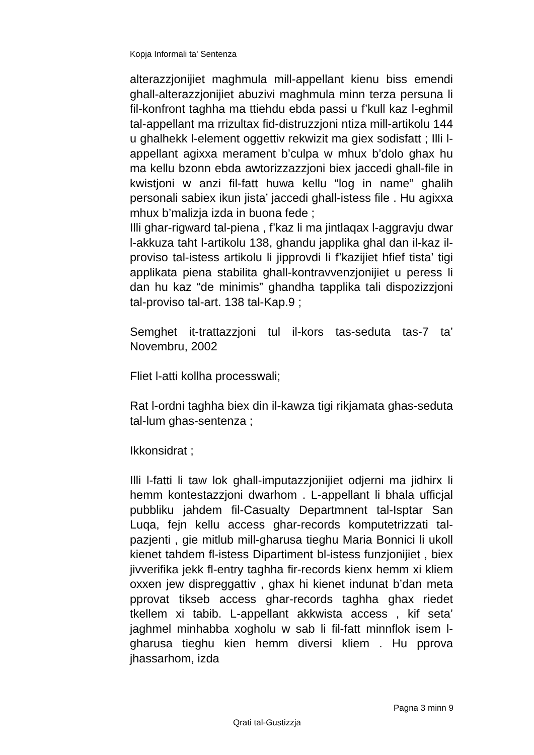Kopja Informali ta' Sentenza
alterazzjonijiet maghmula mill-appellant kienu biss emendi ghall-alterazzjonijiet abuzivi maghmula minn terza persuna li fil-konfront taghha ma ttiehdu ebda passi u f’kull kaz l-eghmil tal-appellant ma rrizultax fid-distruzzjoni ntiza mill-artikolu 144 u ghalhekk l-element oggettiv rekwizit ma giex sodisfatt ; Illi l-appellant agixxa merament b’culpa w mhux b’dolo ghax hu ma kellu bzonn ebda awtorizzazzjoni biex jaccedi ghall-file in kwistjoni w anzi fil-fatt huwa kellu “log in name” ghalih personali sabiex ikun jista’ jaccedi ghall-istess file . Hu agixxa mhux b’malizja izda in buona fede ;
Illi ghar-rigward tal-piena , f’kaz li ma jintlaqax l-aggravju dwar l-akkuza taht l-artikolu 138, ghandu japplika ghal dan il-kaz il-proviso tal-istess artikolu li jipprovdi li f’kazijiet hfief tista’ tigi applikata piena stabilita ghall-kontravvenzjonijiet u peress li dan hu kaz “de minimis” ghandha tapplika tali dispozizzjoni tal-proviso tal-art. 138 tal-Kap.9 ;
Semghet it-trattazzjoni tul il-kors tas-seduta tas-7 ta’ Novembru, 2002
Fliet l-atti kollha processwali;
Rat l-ordni taghha biex din il-kawza tigi rikjamata ghas-seduta tal-lum ghas-sentenza ;
Ikkonsidrat ;
Illi l-fatti li taw lok ghall-imputazzjonijiet odjerni ma jidhirx li hemm kontestazzjoni dwarhom . L-appellant li bhala ufficjal pubbliku jahdem fil-Casualty Departmnent tal-Isptar San Luqa, fejn kellu access ghar-records komputetrizzati tal-pazjenti , gie mitlub mill-gharusa tieghu Maria Bonnici li ukoll kienet tahdem fl-istess Dipartiment bl-istess funzjonijiet , biex jivverifika jekk fl-entry taghha fir-records kienx hemm xi kliem oxxen jew dispreggattiv , ghax hi kienet indunat b’dan meta pprovat tikseb access ghar-records taghha ghax riedet tkellem xi tabib. L-appellant akkwista access , kif seta’ jaghmel minhabba xogholu w sab li fil-fatt minnflok isem l-gharusa tieghu kien hemm diversi kliem . Hu pprova jhassarhom, izda
Pagna 3 minn 9
Qrati tal-Gustizzja